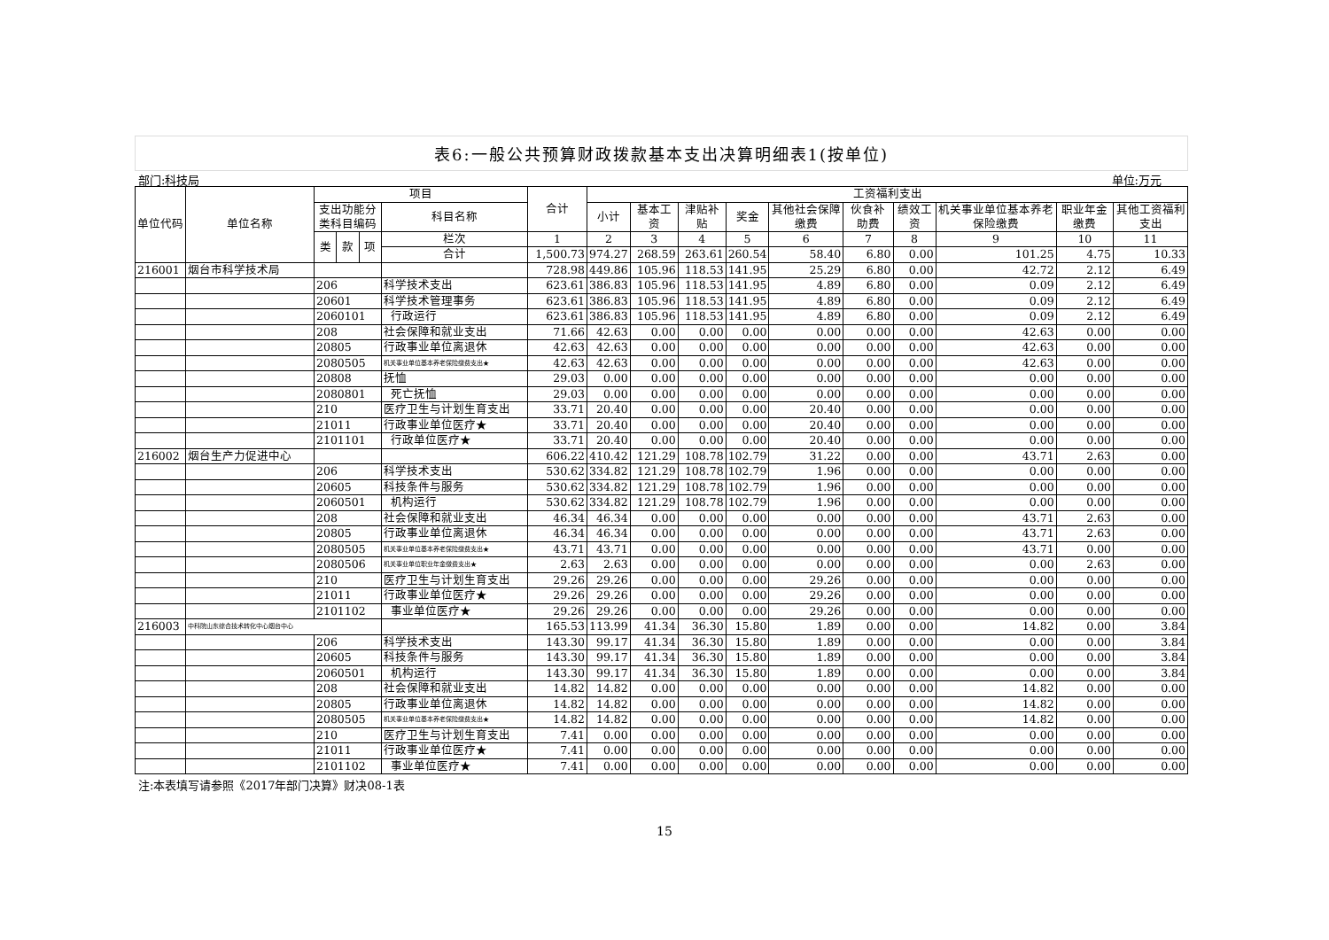表6:一般公共预算财政拨款基本支出决算明细表1(按单位)
部门:科技局 单位:万元
| 单位代码 | 单位名称 | 项目 | | | | 合计 | 工资福利支出 | | | | | | | | | |
| --- | --- | --- | --- | --- | --- | --- | --- | --- | --- | --- | --- | --- | --- | --- | --- | --- |
| | | 支出功能分类科目编码 | | | 科目名称 | | 小计 | 基本工资 | 津贴补贴 | 奖金 | 其他社会保障缴费 | 伙食补助费 | 绩效工资 | 机关事业单位基本养老保险缴费 | 职业年金缴费 | 其他工资福利支出 |
| | | 类 | 款 | 项 | 栏次 | 1 | 2 | 3 | 4 | 5 | 6 | 7 | 8 | 9 | 10 | 11 |
| | | | | | 合计 | 1,500.73 | 974.27 | 268.59 | 263.61 | 260.54 | 58.40 | 6.80 | 0.00 | 101.25 | 4.75 | 10.33 |
| 216001 | 烟台市科学技术局 | | | | | 728.98 | 449.86 | 105.96 | 118.53 | 141.95 | 25.29 | 6.80 | 0.00 | 42.72 | 2.12 | 6.49 |
| | | 206 | | | 科学技术支出 | 623.61 | 386.83 | 105.96 | 118.53 | 141.95 | 4.89 | 6.80 | 0.00 | 0.09 | 2.12 | 6.49 |
| | | 20601 | | | 科学技术管理事务 | 623.61 | 386.83 | 105.96 | 118.53 | 141.95 | 4.89 | 6.80 | 0.00 | 0.09 | 2.12 | 6.49 |
| | | 2060101 | | | 行政运行 | 623.61 | 386.83 | 105.96 | 118.53 | 141.95 | 4.89 | 6.80 | 0.00 | 0.09 | 2.12 | 6.49 |
| | | 208 | | | 社会保障和就业支出 | 71.66 | 42.63 | 0.00 | 0.00 | 0.00 | 0.00 | 0.00 | 0.00 | 42.63 | 0.00 | 0.00 |
| | | 20805 | | | 行政事业单位离退休 | 42.63 | 42.63 | 0.00 | 0.00 | 0.00 | 0.00 | 0.00 | 0.00 | 42.63 | 0.00 | 0.00 |
| | | 2080505 | | | 机关事业单位基本养老保险缴费支出★ | 42.63 | 42.63 | 0.00 | 0.00 | 0.00 | 0.00 | 0.00 | 0.00 | 42.63 | 0.00 | 0.00 |
| | | 20808 | | | 抚恤 | 29.03 | 0.00 | 0.00 | 0.00 | 0.00 | 0.00 | 0.00 | 0.00 | 0.00 | 0.00 | 0.00 |
| | | 2080801 | | | 死亡抚恤 | 29.03 | 0.00 | 0.00 | 0.00 | 0.00 | 0.00 | 0.00 | 0.00 | 0.00 | 0.00 | 0.00 |
| | | 210 | | | 医疗卫生与计划生育支出 | 33.71 | 20.40 | 0.00 | 0.00 | 0.00 | 20.40 | 0.00 | 0.00 | 0.00 | 0.00 | 0.00 |
| | | 21011 | | | 行政事业单位医疗★ | 33.71 | 20.40 | 0.00 | 0.00 | 0.00 | 20.40 | 0.00 | 0.00 | 0.00 | 0.00 | 0.00 |
| | | 2101101 | | | 行政单位医疗★ | 33.71 | 20.40 | 0.00 | 0.00 | 0.00 | 20.40 | 0.00 | 0.00 | 0.00 | 0.00 | 0.00 |
| 216002 | 烟台生产力促进中心 | | | | | 606.22 | 410.42 | 121.29 | 108.78 | 102.79 | 31.22 | 0.00 | 0.00 | 43.71 | 2.63 | 0.00 |
| | | 206 | | | 科学技术支出 | 530.62 | 334.82 | 121.29 | 108.78 | 102.79 | 1.96 | 0.00 | 0.00 | 0.00 | 0.00 | 0.00 |
| | | 20605 | | | 科技条件与服务 | 530.62 | 334.82 | 121.29 | 108.78 | 102.79 | 1.96 | 0.00 | 0.00 | 0.00 | 0.00 | 0.00 |
| | | 2060501 | | | 机构运行 | 530.62 | 334.82 | 121.29 | 108.78 | 102.79 | 1.96 | 0.00 | 0.00 | 0.00 | 0.00 | 0.00 |
| | | 208 | | | 社会保障和就业支出 | 46.34 | 46.34 | 0.00 | 0.00 | 0.00 | 0.00 | 0.00 | 0.00 | 43.71 | 2.63 | 0.00 |
| | | 20805 | | | 行政事业单位离退休 | 46.34 | 46.34 | 0.00 | 0.00 | 0.00 | 0.00 | 0.00 | 0.00 | 43.71 | 2.63 | 0.00 |
| | | 2080505 | | | 机关事业单位基本养老保险缴费支出★ | 43.71 | 43.71 | 0.00 | 0.00 | 0.00 | 0.00 | 0.00 | 0.00 | 43.71 | 0.00 | 0.00 |
| | | 2080506 | | | 机关事业单位职业年金缴费支出★ | 2.63 | 2.63 | 0.00 | 0.00 | 0.00 | 0.00 | 0.00 | 0.00 | 0.00 | 2.63 | 0.00 |
| | | 210 | | | 医疗卫生与计划生育支出 | 29.26 | 29.26 | 0.00 | 0.00 | 0.00 | 29.26 | 0.00 | 0.00 | 0.00 | 0.00 | 0.00 |
| | | 21011 | | | 行政事业单位医疗★ | 29.26 | 29.26 | 0.00 | 0.00 | 0.00 | 29.26 | 0.00 | 0.00 | 0.00 | 0.00 | 0.00 |
| | | 2101102 | | | 事业单位医疗★ | 29.26 | 29.26 | 0.00 | 0.00 | 0.00 | 29.26 | 0.00 | 0.00 | 0.00 | 0.00 | 0.00 |
| 216003 | 中科院山东综合技术转化中心烟台中心 | | | | | 165.53 | 113.99 | 41.34 | 36.30 | 15.80 | 1.89 | 0.00 | 0.00 | 14.82 | 0.00 | 3.84 |
| | | 206 | | | 科学技术支出 | 143.30 | 99.17 | 41.34 | 36.30 | 15.80 | 1.89 | 0.00 | 0.00 | 0.00 | 0.00 | 3.84 |
| | | 20605 | | | 科技条件与服务 | 143.30 | 99.17 | 41.34 | 36.30 | 15.80 | 1.89 | 0.00 | 0.00 | 0.00 | 0.00 | 3.84 |
| | | 2060501 | | | 机构运行 | 143.30 | 99.17 | 41.34 | 36.30 | 15.80 | 1.89 | 0.00 | 0.00 | 0.00 | 0.00 | 3.84 |
| | | 208 | | | 社会保障和就业支出 | 14.82 | 14.82 | 0.00 | 0.00 | 0.00 | 0.00 | 0.00 | 0.00 | 14.82 | 0.00 | 0.00 |
| | | 20805 | | | 行政事业单位离退休 | 14.82 | 14.82 | 0.00 | 0.00 | 0.00 | 0.00 | 0.00 | 0.00 | 14.82 | 0.00 | 0.00 |
| | | 2080505 | | | 机关事业单位基本养老保险缴费支出★ | 14.82 | 14.82 | 0.00 | 0.00 | 0.00 | 0.00 | 0.00 | 0.00 | 14.82 | 0.00 | 0.00 |
| | | 210 | | | 医疗卫生与计划生育支出 | 7.41 | 0.00 | 0.00 | 0.00 | 0.00 | 0.00 | 0.00 | 0.00 | 0.00 | 0.00 | 0.00 |
| | | 21011 | | | 行政事业单位医疗★ | 7.41 | 0.00 | 0.00 | 0.00 | 0.00 | 0.00 | 0.00 | 0.00 | 0.00 | 0.00 | 0.00 |
| | | 2101102 | | | 事业单位医疗★ | 7.41 | 0.00 | 0.00 | 0.00 | 0.00 | 0.00 | 0.00 | 0.00 | 0.00 | 0.00 | 0.00 |
注:本表填写请参照《2017年部门决算》财决08-1表
15